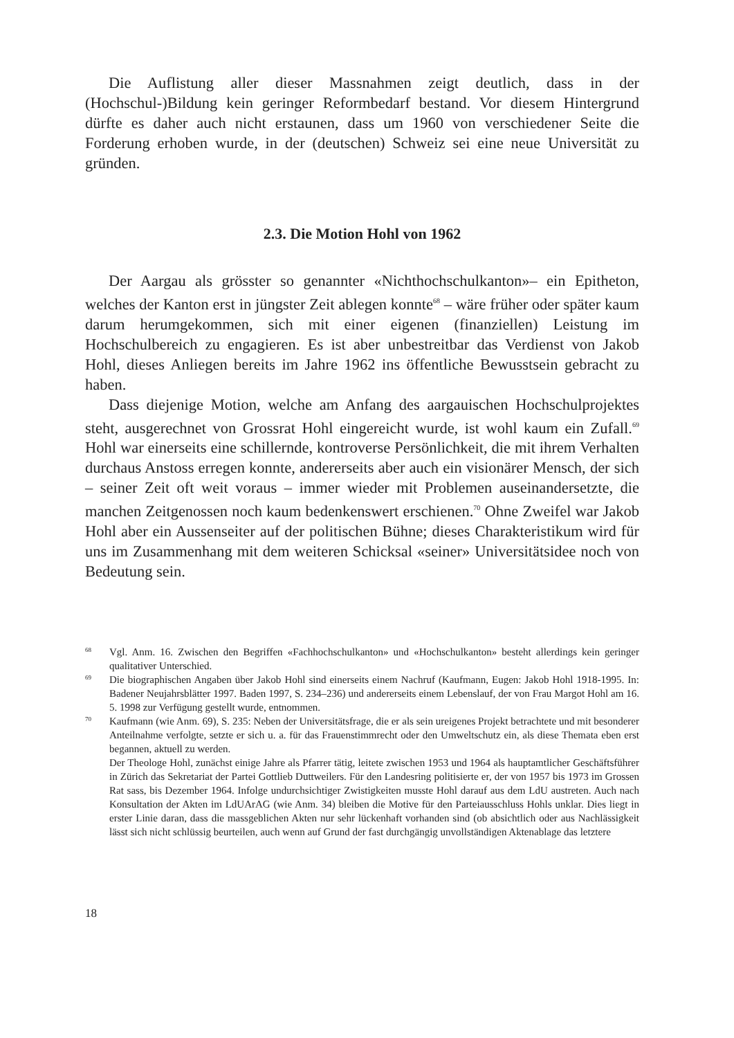Die Auflistung aller dieser Massnahmen zeigt deutlich, dass in der (Hochschul-)Bildung kein geringer Reformbedarf bestand. Vor diesem Hintergrund dürfte es daher auch nicht erstaunen, dass um 1960 von verschiedener Seite die Forderung erhoben wurde, in der (deutschen) Schweiz sei eine neue Universität zu gründen.
2.3. Die Motion Hohl von 1962
Der Aargau als grösster so genannter «Nichthochschulkanton»– ein Epitheton, welches der Kanton erst in jüngster Zeit ablegen konnte<sup>68</sup> – wäre früher oder später kaum darum herumgekommen, sich mit einer eigenen (finanziellen) Leistung im Hochschulbereich zu engagieren. Es ist aber unbestreitbar das Verdienst von Jakob Hohl, dieses Anliegen bereits im Jahre 1962 ins öffentliche Bewusstsein gebracht zu haben.
Dass diejenige Motion, welche am Anfang des aargauischen Hochschulprojektes steht, ausgerechnet von Grossrat Hohl eingereicht wurde, ist wohl kaum ein Zufall.<sup>69</sup> Hohl war einerseits eine schillernde, kontroverse Persönlichkeit, die mit ihrem Verhalten durchaus Anstoss erregen konnte, andererseits aber auch ein visionärer Mensch, der sich – seiner Zeit oft weit voraus – immer wieder mit Problemen auseinandersetzte, die manchen Zeitgenossen noch kaum bedenkenswert erschienen.<sup>70</sup> Ohne Zweifel war Jakob Hohl aber ein Aussenseiter auf der politischen Bühne; dieses Charakteristikum wird für uns im Zusammenhang mit dem weiteren Schicksal «seiner» Universitätsidee noch von Bedeutung sein.
68
Vgl. Anm. 16. Zwischen den Begriffen «Fachhochschulkanton» und «Hochschulkanton» besteht allerdings kein geringer qualitativer Unterschied.
69
Die biographischen Angaben über Jakob Hohl sind einerseits einem Nachruf (Kaufmann, Eugen: Jakob Hohl 1918-1995. In: Badener Neujahrsblätter 1997. Baden 1997, S. 234–236) und andererseits einem Lebenslauf, der von Frau Margot Hohl am 16. 5. 1998 zur Verfügung gestellt wurde, entnommen.
70
Kaufmann (wie Anm. 69), S. 235: Neben der Universitätsfrage, die er als sein ureigenes Projekt betrachtete und mit besonderer Anteilnahme verfolgte, setzte er sich u. a. für das Frauenstimmrecht oder den Umweltschutz ein, als diese Themata eben erst begannen, aktuell zu werden.
Der Theologe Hohl, zunächst einige Jahre als Pfarrer tätig, leitete zwischen 1953 und 1964 als hauptamtlicher Geschäftsführer in Zürich das Sekretariat der Partei Gottlieb Duttweilers. Für den Landesring politisierte er, der von 1957 bis 1973 im Grossen Rat sass, bis Dezember 1964. Infolge undurchsichtiger Zwistigkeiten musste Hohl darauf aus dem LdU austreten. Auch nach Konsultation der Akten im LdUArAG (wie Anm. 34) bleiben die Motive für den Parteiausschluss Hohls unklar. Dies liegt in erster Linie daran, dass die massgeblichen Akten nur sehr lückenhaft vorhanden sind (ob absichtlich oder aus Nachlässigkeit lässt sich nicht schlüssig beurteilen, auch wenn auf Grund der fast durchgängig unvollständigen Aktenablage das letztere
18